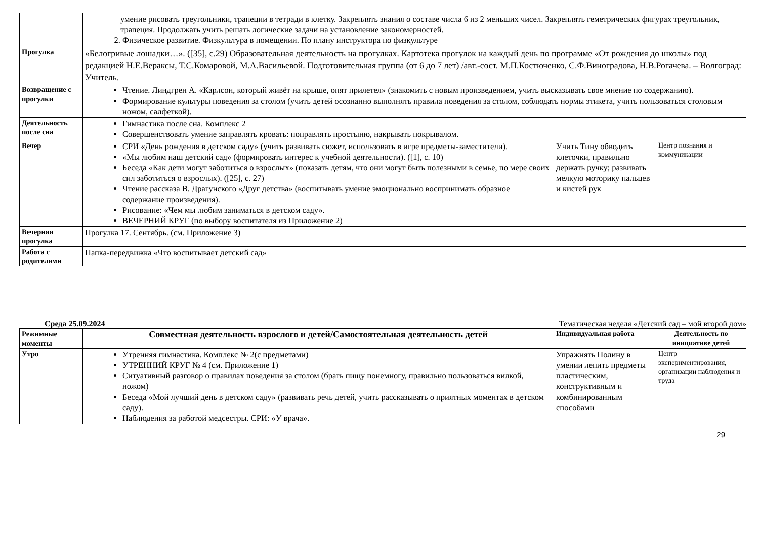| | умение рисовать треугольники, трапеции в тетради в клетку. Закреплять знания о составе числа 6 из 2 меньших чисел. Закреплять геметрических фигурах треугольник, трапеция. Продолжать учить решать логические задачи на установление закономерностей. 2. Физическое развитие. Физкультура в помещении. По плану инструктора по физкультуре | | |
| Прогулка | «Белогривые лошадки…». ([35], с.29) Образовательная деятельность на прогулках. Картотека прогулок на каждый день по программе «От рождения до школы» под редакцией Н.Е.Вераксы, Т.С.Комаровой, М.А.Васильевой. Подготовительная группа (от 6 до 7 лет) /авт.-сост. М.П.Костюченко, С.Ф.Виноградова, Н.В.Рогачева. – Волгоград: Учитель. | | |
| Возвращение с прогулки | Чтение. Линдгрен А. «Карлсон, который живёт на крыше, опят прилетел» (знакомить с новым произведением, учить высказывать свое мнение по содержанию). Формирование культуры поведения за столом (учить детей осознанно выполнять правила поведения за столом, соблюдать нормы этикета, учить пользоваться столовым ножом, салфеткой). | | |
| Деятельность после сна | Гимнастика после сна. Комплекс 2 Совершенствовать умение заправлять кровать: поправлять простыню, накрывать покрывалом. | | |
| Вечер | СРИ «День рождения в детском саду» (учить развивать сюжет, использовать в игре предметы-заместители). «Мы любим наш детский сад» (формировать интерес к учебной деятельности). ([1], с. 10) Беседа «Как дети могут заботиться о взрослых» (показать детям, что они могут быть полезными в семье, по мере своих сил заботиться о взрослых). ([25], с. 27) Чтение рассказа В. Драгунского «Друг детства» (воспитывать умение эмоционально воспринимать образное содержание произведения). Рисование: «Чем мы любим заниматься в детском саду». ВЕЧЕРНИЙ КРУГ (по выбору воспитателя из Приложение 2) | Учить Тину обводить клеточки, правильно держать ручку; развивать мелкую моторику пальцев и кистей рук | Центр познания и коммуникации |
| Вечерняя прогулка | Прогулка 17. Сентябрь. (см. Приложение 3) | | |
| Работа с родителями | Папка-передвижка «Что воспитывает детский сад» | | |
Среда 25.09.2024 Тематическая неделя «Детский сад – мой второй дом»
| Режимные моменты | Совместная деятельность взрослого и детей/Самостоятельная деятельность детей | Индивидуальная работа | Деятельность по инициативе детей |
| --- | --- | --- | --- |
| Утро | Утренняя гимнастика. Комплекс № 2(с предметами) УТРЕННИЙ КРУГ № 4 (см. Приложение 1) Ситуативный разговор о правилах поведения за столом (брать пищу понемногу, правильно пользоваться вилкой, ножом) Беседа «Мой лучший день в детском саду» (развивать речь детей, учить рассказывать о приятных моментах в детском саду). Наблюдения за работой медсестры. СРИ: «У врача». | Упражнять Полину в умении лепить предметы пластическим, конструктивным и комбинированным способами | Центр экспериментирования, организации наблюдения и труда |
29